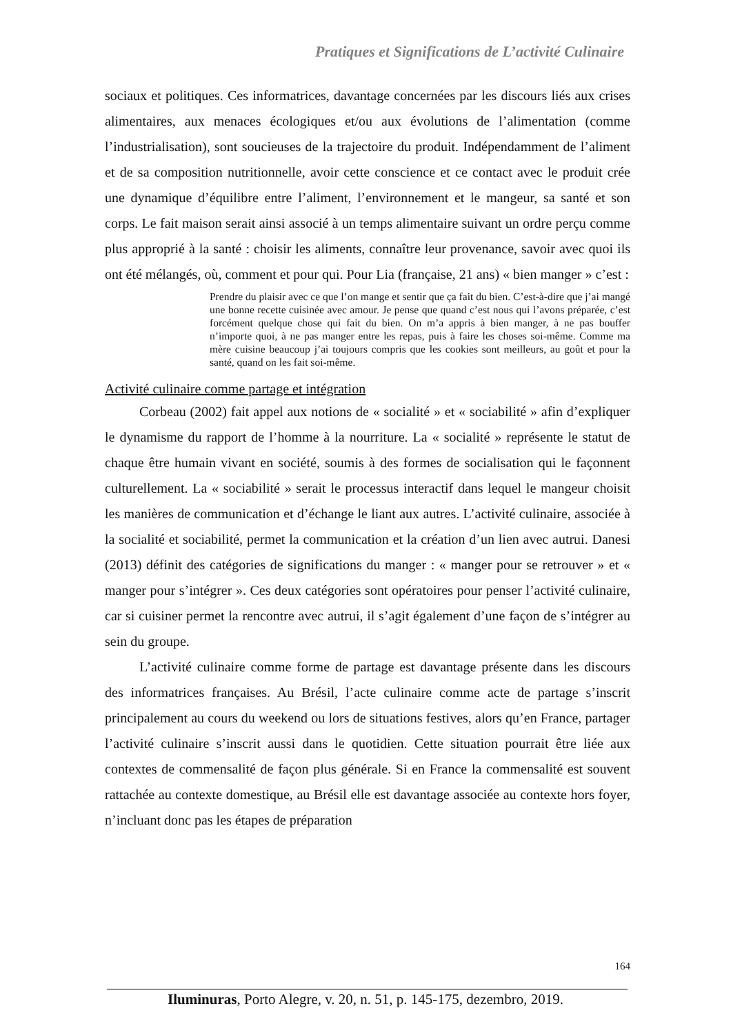Pratiques et Significations de L’activité Culinaire
sociaux et politiques. Ces informatrices, davantage concernées par les discours liés aux crises alimentaires, aux menaces écologiques et/ou aux évolutions de l’alimentation (comme l’industrialisation), sont soucieuses de la trajectoire du produit. Indépendamment de l’aliment et de sa composition nutritionnelle, avoir cette conscience et ce contact avec le produit crée une dynamique d’équilibre entre l’aliment, l’environnement et le mangeur, sa santé et son corps. Le fait maison serait ainsi associé à un temps alimentaire suivant un ordre perçu comme plus approprié à la santé : choisir les aliments, connaître leur provenance, savoir avec quoi ils ont été mélangés, où, comment et pour qui. Pour Lia (française, 21 ans) « bien manger » c’est :
Prendre du plaisir avec ce que l’on mange et sentir que ça fait du bien. C’est-à-dire que j’ai mangé une bonne recette cuisinée avec amour. Je pense que quand c’est nous qui l’avons préparée, c’est forcément quelque chose qui fait du bien. On m’a appris à bien manger, à ne pas bouffer n’importe quoi, à ne pas manger entre les repas, puis à faire les choses soi-même. Comme ma mère cuisine beaucoup j’ai toujours compris que les cookies sont meilleurs, au goût et pour la santé, quand on les fait soi-même.
Activité culinaire comme partage et intégration
Corbeau (2002) fait appel aux notions de « socialité » et « sociabilité » afin d’expliquer le dynamisme du rapport de l’homme à la nourriture. La « socialité » représente le statut de chaque être humain vivant en société, soumis à des formes de socialisation qui le façonnent culturellement. La « sociabilité » serait le processus interactif dans lequel le mangeur choisit les manières de communication et d’échange le liant aux autres. L’activité culinaire, associée à la socialité et sociabilité, permet la communication et la création d’un lien avec autrui. Danesi (2013) définit des catégories de significations du manger : « manger pour se retrouver » et « manger pour s’intégrer ». Ces deux catégories sont opératoires pour penser l’activité culinaire, car si cuisiner permet la rencontre avec autrui, il s’agit également d’une façon de s’intégrer au sein du groupe.
L’activité culinaire comme forme de partage est davantage présente dans les discours des informatrices françaises. Au Brésil, l’acte culinaire comme acte de partage s’inscrit principalement au cours du weekend ou lors de situations festives, alors qu’en France, partager l’activité culinaire s’inscrit aussi dans le quotidien. Cette situation pourrait être liée aux contextes de commensalité de façon plus générale. Si en France la commensalité est souvent rattachée au contexte domestique, au Brésil elle est davantage associée au contexte hors foyer, n’incluant donc pas les étapes de préparation
164
Iluminuras, Porto Alegre, v. 20, n. 51, p. 145-175, dezembro, 2019.